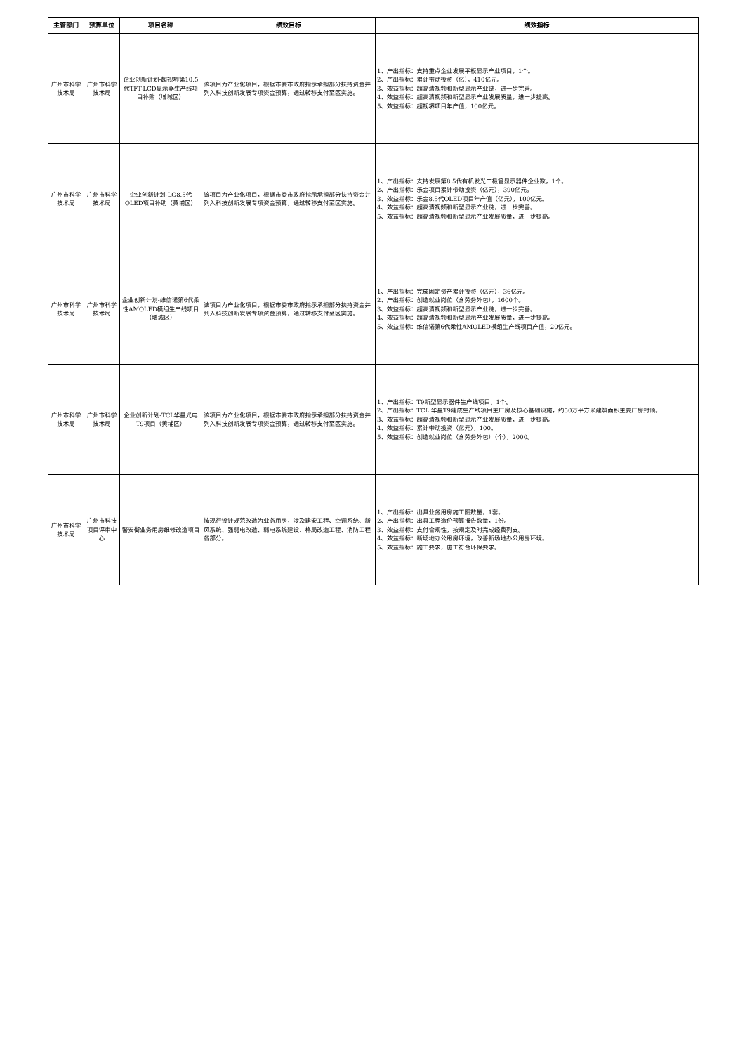| 主管部门 | 预算单位 | 项目名称 | 绩效目标 | 绩效指标 |
| --- | --- | --- | --- | --- |
| 广州市科学技术局 | 广州市科学技术局 | 企业创新计划-超视堺第10.5代TFT-LCD显示器生产线项目补贴（增城区） | 该项目为产业化项目，根据市委市政府指示承担部分扶持资金并列入科技创新发展专项资金预算，通过转移支付至区实施。 | 1、产出指标：支持重点企业发展平板显示产业项目，1个。 2、产出指标：累计带动投资（亿），410亿元。 3、效益指标：超高清视频和新型显示产业链，进一步完善。 4、效益指标：超高清视频和新型显示产业发展质量，进一步提高。 5、效益指标：超视堺项目年产值，100亿元。 |
| 广州市科学技术局 | 广州市科学技术局 | 企业创新计划-LG8.5代OLED项目补助（黄埔区） | 该项目为产业化项目，根据市委市政府指示承担部分扶持资金并列入科技创新发展专项资金预算，通过转移支付至区实施。 | 1、产出指标：支持发展第8.5代有机发光二极管显示器件企业数，1个。 2、产出指标：乐金项目累计带动投资（亿元），390亿元。 3、效益指标：乐金8.5代OLED项目年产值（亿元），100亿元。 4、效益指标：超高清视频和新型显示产业链，进一步完善。 5、效益指标：超高清视频和新型显示产业发展质量，进一步提高。 |
| 广州市科学技术局 | 广州市科学技术局 | 企业创新计划-维信诺第6代柔性AMOLED模组生产线项目（增城区） | 该项目为产业化项目，根据市委市政府指示承担部分扶持资金并列入科技创新发展专项资金预算，通过转移支付至区实施。 | 1、产出指标：完成固定资产累计投资（亿元），36亿元。 2、产出指标：创造就业岗位（含劳务外包），1600个。 3、效益指标：超高清视频和新型显示产业链，进一步完善。 4、效益指标：超高清视频和新型显示产业发展质量，进一步提高。 5、效益指标：维信诺第6代柔性AMOLED模组生产线项目产值，20亿元。 |
| 广州市科学技术局 | 广州市科学技术局 | 企业创新计划-TCL华星光电T9项目（黄埔区） | 该项目为产业化项目，根据市委市政府指示承担部分扶持资金并列入科技创新发展专项资金预算，通过转移支付至区实施。 | 1、产出指标：T9新型显示器件生产线项目，1个。 2、产出指标：TCL 华星T9建成生产线项目主厂房及核心基础设施，约50万平方米建筑面积主要厂房封顶。 3、效益指标：超高清视频和新型显示产业发展质量，进一步提高。 4、效益指标：累计带动投资（亿元），100。 5、效益指标：创造就业岗位（含劳务外包）（个），2000。 |
| 广州市科学技术局 | 广州市科技项目评审中心 | 警安街业务用房维修改造项目 | 按现行设计规范改造为业务用房，涉及建安工程、空调系统、新风系统、强弱电改造、弱电系统建设、格局改造工程、消防工程各部分。 | 1、产出指标：出具业务用房施工图数量，1套。 2、产出指标：出具工程造价预算报告数量，1份。 3、效益指标：支付合规性，按规定及时完成经费列支。 4、效益指标：新场地办公用房环境，改善新场地办公用房环境。 5、效益指标：施工要求，施工符合环保要求。 |